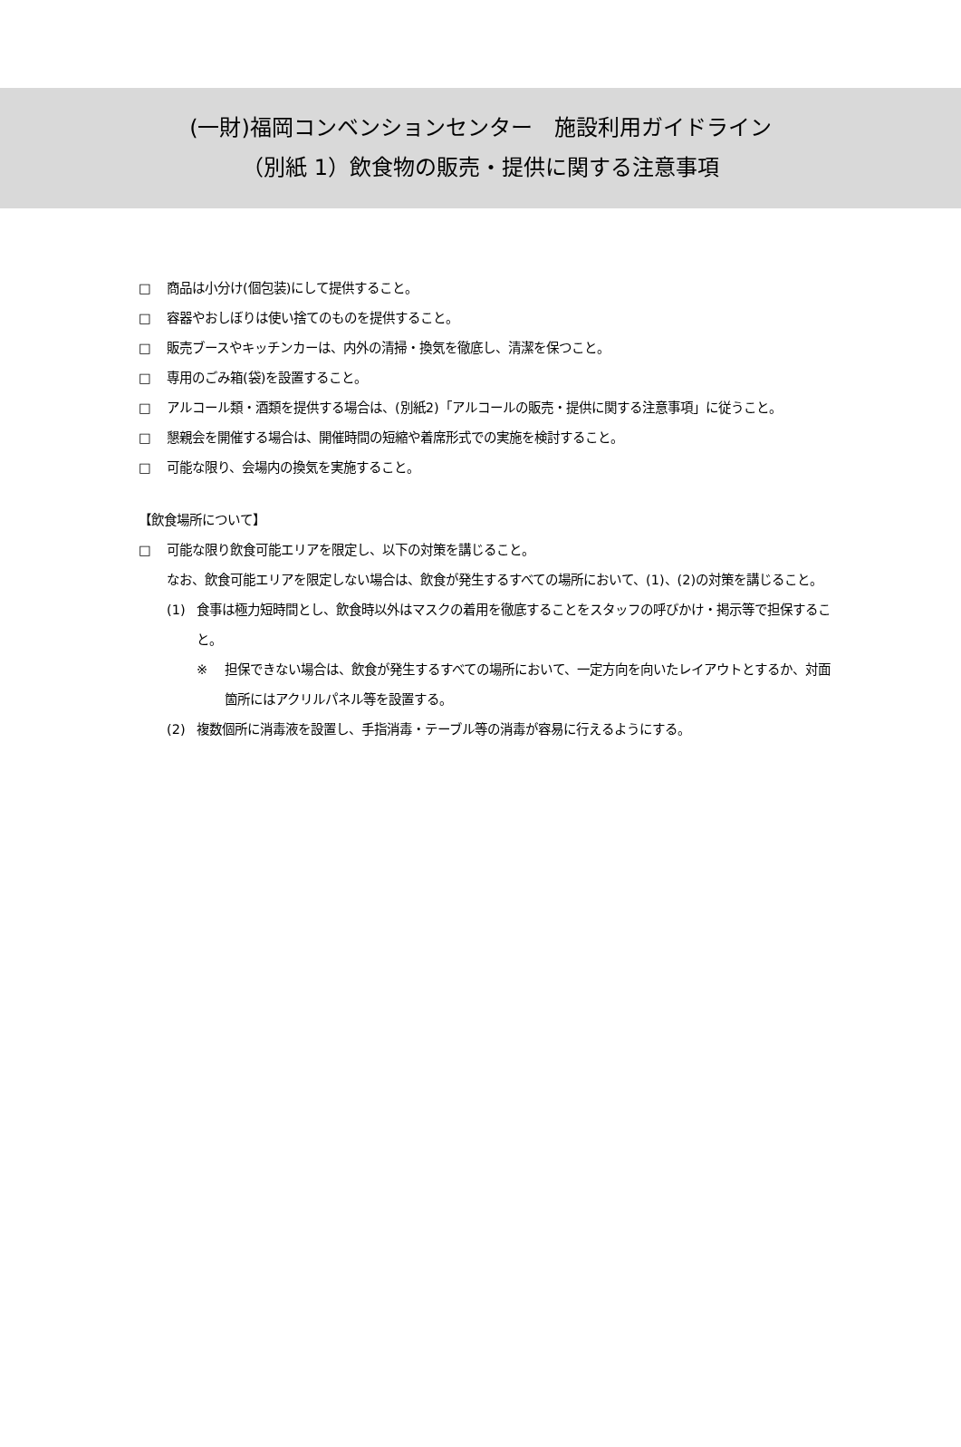(一財)福岡コンベンションセンター　施設利用ガイドライン
（別紙 1）飲食物の販売・提供に関する注意事項
□ 商品は小分け(個包装)にして提供すること。
□ 容器やおしぼりは使い捨てのものを提供すること。
□ 販売ブースやキッチンカーは、内外の清掃・換気を徹底し、清潔を保つこと。
□ 専用のごみ箱(袋)を設置すること。
□ アルコール類・酒類を提供する場合は、(別紙2)「アルコールの販売・提供に関する注意事項」に従うこと。
□ 懇親会を開催する場合は、開催時間の短縮や着席形式での実施を検討すること。
□ 可能な限り、会場内の換気を実施すること。
【飲食場所について】
□ 可能な限り飲食可能エリアを限定し、以下の対策を講じること。
なお、飲食可能エリアを限定しない場合は、飲食が発生するすべての場所において、(1)、(2)の対策を講じること。
(1) 食事は極力短時間とし、飲食時以外はマスクの着用を徹底することをスタッフの呼びかけ・掲示等で担保すること。
※ 担保できない場合は、飲食が発生するすべての場所において、一定方向を向いたレイアウトとするか、対面箇所にはアクリルパネル等を設置する。
(2) 複数個所に消毒液を設置し、手指消毒・テーブル等の消毒が容易に行えるようにする。